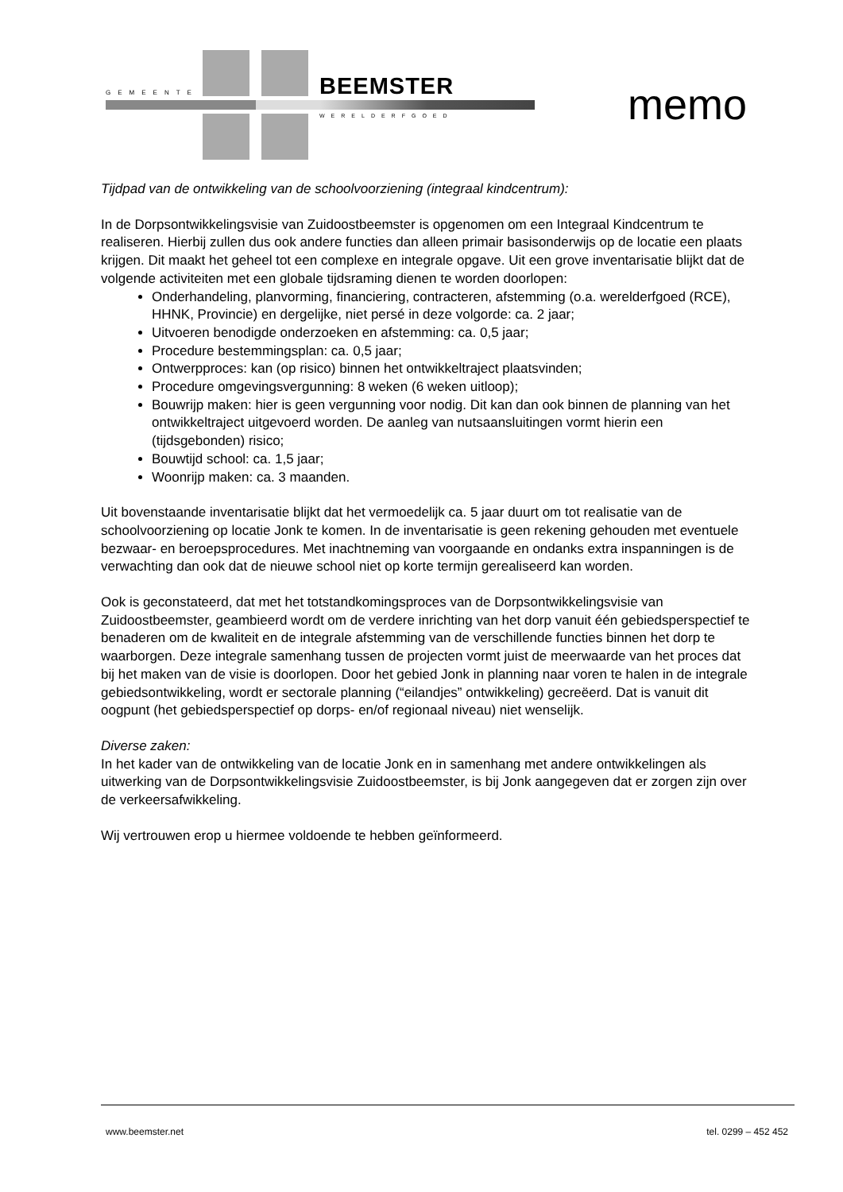GEMEENTE BEEMSTER
WERELDERFGOED memo
Tijdpad van de ontwikkeling van de schoolvoorziening (integraal kindcentrum):
In de Dorpsontwikkelingsvisie van Zuidoostbeemster is opgenomen om een Integraal Kindcentrum te realiseren. Hierbij zullen dus ook andere functies dan alleen primair basisonderwijs op de locatie een plaats krijgen. Dit maakt het geheel tot een complexe en integrale opgave. Uit een grove inventarisatie blijkt dat de volgende activiteiten met een globale tijdsraming dienen te worden doorlopen:
Onderhandeling, planvorming, financiering, contracteren, afstemming (o.a. werelderfgoed (RCE), HHNK, Provincie) en dergelijke, niet persé in deze volgorde: ca. 2 jaar;
Uitvoeren benodigde onderzoeken en afstemming: ca. 0,5 jaar;
Procedure bestemmingsplan: ca. 0,5 jaar;
Ontwerpproces: kan (op risico) binnen het ontwikkeltraject plaatsvinden;
Procedure omgevingsvergunning: 8 weken (6 weken uitloop);
Bouwrijp maken: hier is geen vergunning voor nodig. Dit kan dan ook binnen de planning van het ontwikkeltraject uitgevoerd worden. De aanleg van nutsaansluitingen vormt hierin een (tijdsgebonden) risico;
Bouwtijd school: ca. 1,5 jaar;
Woonrijp maken: ca. 3 maanden.
Uit bovenstaande inventarisatie blijkt dat het vermoedelijk ca. 5 jaar duurt om tot realisatie van de schoolvoorziening op locatie Jonk te komen. In de inventarisatie is geen rekening gehouden met eventuele bezwaar- en beroepsprocedures. Met inachtneming van voorgaande en ondanks extra inspanningen is de verwachting dan ook dat de nieuwe school niet op korte termijn gerealiseerd kan worden.
Ook is geconstateerd, dat met het totstandkomingsproces van de Dorpsontwikkelingsvisie van Zuidoostbeemster, geambieerd wordt om de verdere inrichting van het dorp vanuit één gebiedsperspectief te benaderen om de kwaliteit en de integrale afstemming van de verschillende functies binnen het dorp te waarborgen. Deze integrale samenhang tussen de projecten vormt juist de meerwaarde van het proces dat bij het maken van de visie is doorlopen. Door het gebied Jonk in planning naar voren te halen in de integrale gebiedsontwikkeling, wordt er sectorale planning (“eilandjes” ontwikkeling) gecreëerd. Dat is vanuit dit oogpunt (het gebiedsperspectief op dorps- en/of regionaal niveau) niet wenselijk.
Diverse zaken:
In het kader van de ontwikkeling van de locatie Jonk en in samenhang met andere ontwikkelingen als uitwerking van de Dorpsontwikkelingsvisie Zuidoostbeemster, is bij Jonk aangegeven dat er zorgen zijn over de verkeersafwikkeling.
Wij vertrouwen erop u hiermee voldoende te hebben geïnformeerd.
www.beemster.net tel. 0299 – 452 452